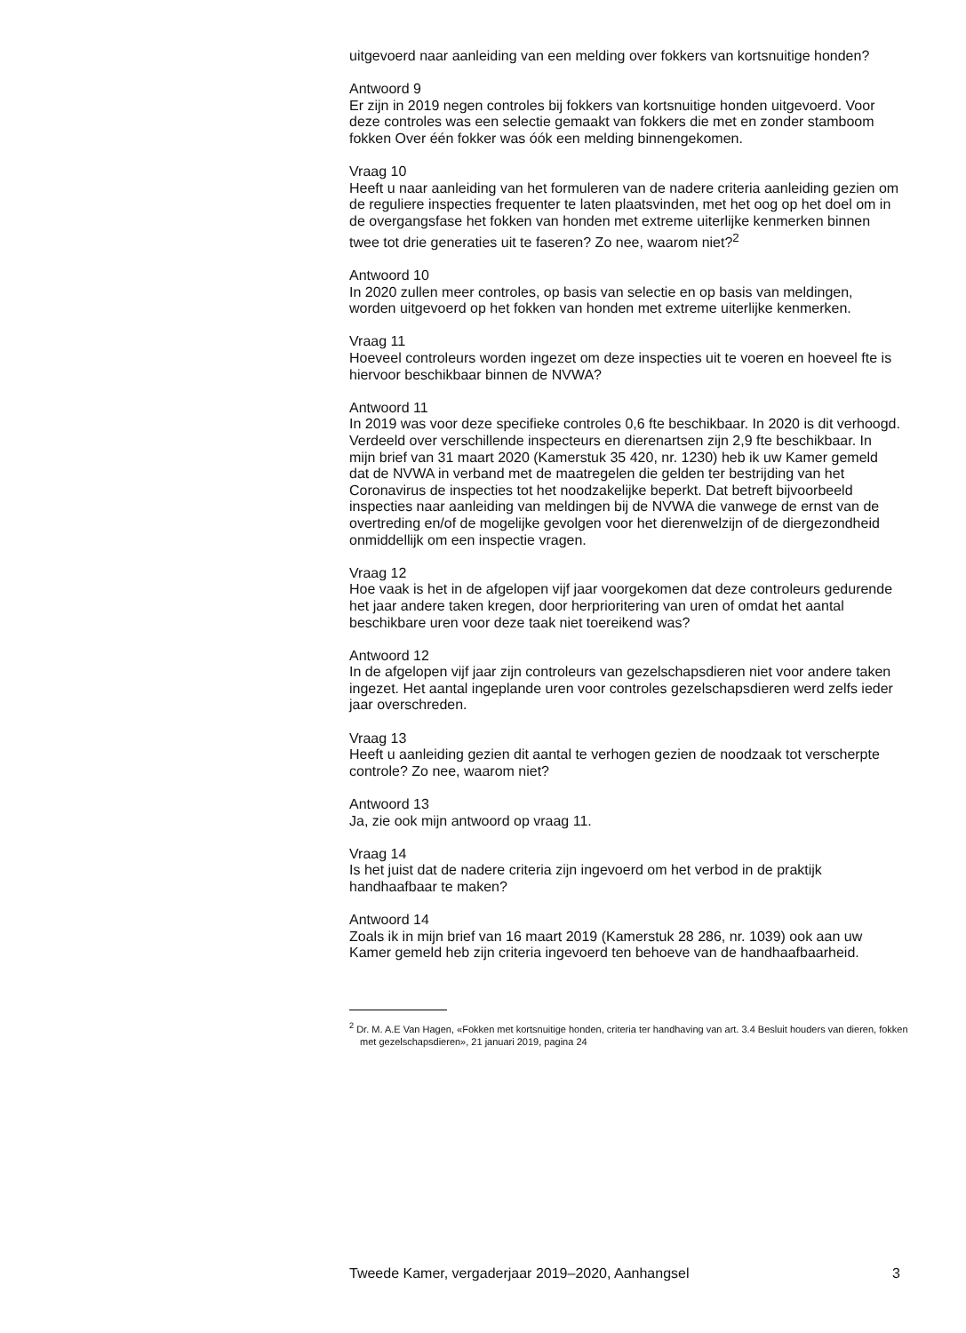uitgevoerd naar aanleiding van een melding over fokkers van kortsnuitige honden?
Antwoord 9
Er zijn in 2019 negen controles bij fokkers van kortsnuitige honden uitgevoerd. Voor deze controles was een selectie gemaakt van fokkers die met en zonder stamboom fokken Over één fokker was óók een melding binnengekomen.
Vraag 10
Heeft u naar aanleiding van het formuleren van de nadere criteria aanleiding gezien om de reguliere inspecties frequenter te laten plaatsvinden, met het oog op het doel om in de overgangsfase het fokken van honden met extreme uiterlijke kenmerken binnen twee tot drie generaties uit te faseren? Zo nee, waarom niet?<sup>2</sup>
Antwoord 10
In 2020 zullen meer controles, op basis van selectie en op basis van meldingen, worden uitgevoerd op het fokken van honden met extreme uiterlijke kenmerken.
Vraag 11
Hoeveel controleurs worden ingezet om deze inspecties uit te voeren en hoeveel fte is hiervoor beschikbaar binnen de NVWA?
Antwoord 11
In 2019 was voor deze specifieke controles 0,6 fte beschikbaar. In 2020 is dit verhoogd. Verdeeld over verschillende inspecteurs en dierenartsen zijn 2,9 fte beschikbaar. In mijn brief van 31 maart 2020 (Kamerstuk 35 420, nr. 1230) heb ik uw Kamer gemeld dat de NVWA in verband met de maatregelen die gelden ter bestrijding van het Coronavirus de inspecties tot het noodzakelijke beperkt. Dat betreft bijvoorbeeld inspecties naar aanleiding van meldingen bij de NVWA die vanwege de ernst van de overtreding en/of de mogelijke gevolgen voor het dierenwelzijn of de diergezondheid onmiddellijk om een inspectie vragen.
Vraag 12
Hoe vaak is het in de afgelopen vijf jaar voorgekomen dat deze controleurs gedurende het jaar andere taken kregen, door herprioritering van uren of omdat het aantal beschikbare uren voor deze taak niet toereikend was?
Antwoord 12
In de afgelopen vijf jaar zijn controleurs van gezelschapsdieren niet voor andere taken ingezet. Het aantal ingeplande uren voor controles gezelschapsdieren werd zelfs ieder jaar overschreden.
Vraag 13
Heeft u aanleiding gezien dit aantal te verhogen gezien de noodzaak tot verscherpte controle? Zo nee, waarom niet?
Antwoord 13
Ja, zie ook mijn antwoord op vraag 11.
Vraag 14
Is het juist dat de nadere criteria zijn ingevoerd om het verbod in de praktijk handhaafbaar te maken?
Antwoord 14
Zoals ik in mijn brief van 16 maart 2019 (Kamerstuk 28 286, nr. 1039) ook aan uw Kamer gemeld heb zijn criteria ingevoerd ten behoeve van de handhaafbaarheid.
<sup>2</sup> Dr. M. A.E Van Hagen, «Fokken met kortsnuitige honden, criteria ter handhaving van art. 3.4 Besluit houders van dieren, fokken met gezelschapsdieren», 21 januari 2019, pagina 24
Tweede Kamer, vergaderjaar 2019–2020, Aanhangsel 3